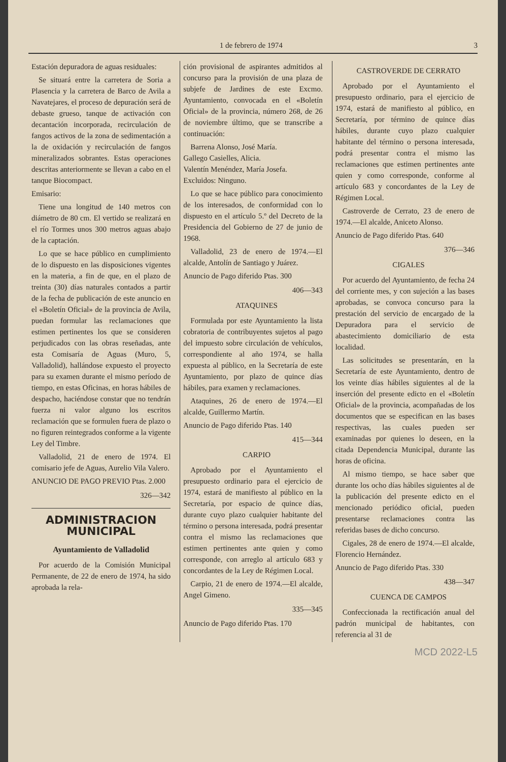1 de febrero de 1974 3
Estación depuradora de aguas residuales:
Se situará entre la carretera de Soria a Plasencia y la carretera de Barco de Avila a Navatejares, el proceso de depuración será de debaste grueso, tanque de activación con decantación incorporada, recirculación de fangos activos de la zona de sedimentación a la de oxidación y recirculación de fangos mineralizados sobrantes. Estas operaciones descritas anteriormente se llevan a cabo en el tanque Biocompact.
Emisario:
Tiene una longitud de 140 metros con diámetro de 80 cm. El vertido se realizará en el río Tormes unos 300 metros aguas abajo de la captación.
Lo que se hace público en cumplimiento de lo dispuesto en las disposiciones vigentes en la materia, a fin de que, en el plazo de treinta (30) días naturales contados a partir de la fecha de publicación de este anuncio en el «Boletín Oficial» de la provincia de Avila, puedan formular las reclamaciones que estimen pertinentes los que se consideren perjudicados con las obras reseñadas, ante esta Comisaría de Aguas (Muro, 5, Valladolid), hallándose expuesto el proyecto para su examen durante el mismo período de tiempo, en estas Oficinas, en horas hábiles de despacho, haciéndose constar que no tendrán fuerza ni valor alguno los escritos reclamación que se formulen fuera de plazo o no figuren reintegrados conforme a la vigente Ley del Timbre.
Valladolid, 21 de enero de 1974. El comisario jefe de Aguas, Aurelio Vila Valero.
ANUNCIO DE PAGO PREVIO Ptas. 2.000
326—342
ADMINISTRACION MUNICIPAL
Ayuntamiento de Valladolid
Por acuerdo de la Comisión Municipal Permanente, de 22 de enero de 1974, ha sido aprobada la rela-
ción provisional de aspirantes admitidos al concurso para la provisión de una plaza de subjefe de Jardines de este Excmo. Ayuntamiento, convocada en el «Boletín Oficial» de la provincia, número 268, de 26 de noviembre último, que se transcribe a continuación:
Barrena Alonso, José María.
Gallego Casielles, Alicia.
Valentín Menéndez, María Josefa.
Excluidos: Ninguno.
Lo que se hace público para conocimiento de los interesados, de conformidad con lo dispuesto en el artículo 5.º del Decreto de la Presidencia del Gobierno de 27 de junio de 1968.
Valladolid, 23 de enero de 1974.—El alcalde, Antolín de Santiago y Juárez.
Anuncio de Pago diferido Ptas. 300
406—343
ATAQUINES
Formulada por este Ayuntamiento la lista cobratoria de contribuyentes sujetos al pago del impuesto sobre circulación de vehículos, correspondiente al año 1974, se halla expuesta al público, en la Secretaría de este Ayuntamiento, por plazo de quince días hábiles, para examen y reclamaciones.
Ataquines, 26 de enero de 1974.—El alcalde, Guillermo Martín.
Anuncio de Pago diferido Ptas. 140
415—344
CARPIO
Aprobado por el Ayuntamiento el presupuesto ordinario para el ejercicio de 1974, estará de manifiesto al público en la Secretaría, por espacio de quince días, durante cuyo plazo cualquier habitante del término o persona interesada, podrá presentar contra el mismo las reclamaciones que estimen pertinentes ante quien y como corresponde, con arreglo al artículo 683 y concordantes de la Ley de Régimen Local.
Carpio, 21 de enero de 1974.—El alcalde, Angel Gimeno.
335—345
Anuncio de Pago diferido Ptas. 170
CASTROVERDE DE CERRATO
Aprobado por el Ayuntamiento el presupuesto ordinario, para el ejercicio de 1974, estará de manifiesto al público, en Secretaría, por término de quince días hábiles, durante cuyo plazo cualquier habitante del término o persona interesada, podrá presentar contra el mismo las reclamaciones que estimen pertinentes ante quien y como corresponde, conforme al artículo 683 y concordantes de la Ley de Régimen Local.
Castroverde de Cerrato, 23 de enero de 1974.—El alcalde, Aniceto Alonso.
Anuncio de Pago diferido Ptas. 640
376—346
CIGALES
Por acuerdo del Ayuntamiento, de fecha 24 del corriente mes, y con sujeción a las bases aprobadas, se convoca concurso para la prestación del servicio de encargado de la Depuradora para el servicio de abastecimiento domiciliario de esta localidad.
Las solicitudes se presentarán, en la Secretaría de este Ayuntamiento, dentro de los veinte días hábiles siguientes al de la inserción del presente edicto en el «Boletín Oficial» de la provincia, acompañadas de los documentos que se especifican en las bases respectivas, las cuales pueden ser examinadas por quienes lo deseen, en la citada Dependencia Municipal, durante las horas de oficina.
Al mismo tiempo, se hace saber que durante los ocho días hábiles siguientes al de la publicación del presente edicto en el mencionado periódico oficial, pueden presentarse reclamaciones contra las referidas bases de dicho concurso.
Cigales, 28 de enero de 1974.—El alcalde, Florencio Hernández.
Anuncio de Pago diferido Ptas. 330
438—347
CUENCA DE CAMPOS
Confeccionada la rectificación anual del padrón municipal de habitantes, con referencia al 31 de
MCD 2022-L5